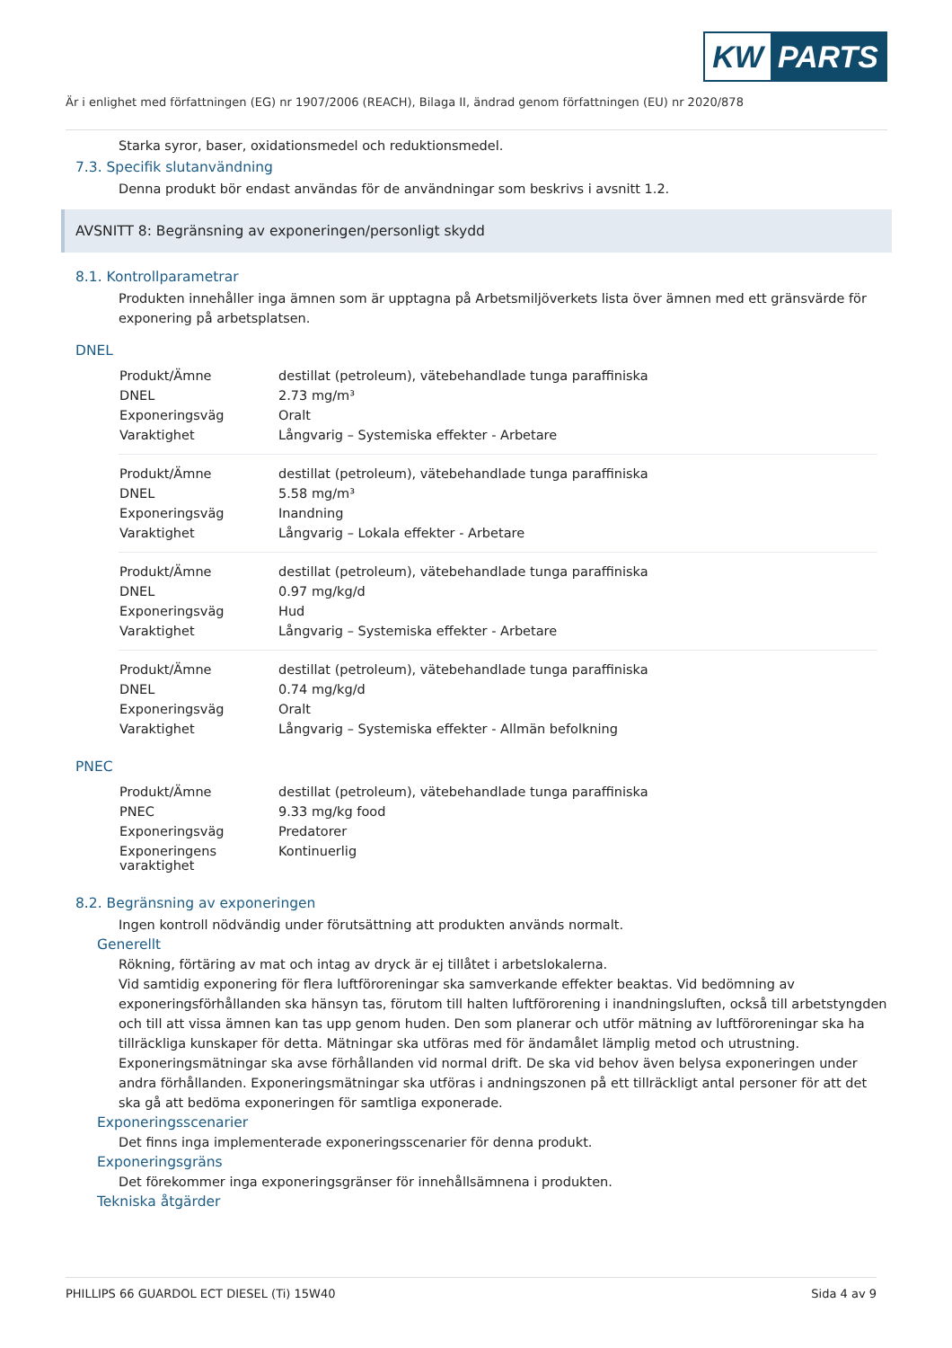KW PARTS
Är i enlighet med författningen (EG) nr 1907/2006 (REACH), Bilaga II, ändrad genom författningen (EU) nr 2020/878
Starka syror, baser, oxidationsmedel och reduktionsmedel.
7.3. Specifik slutanvändning
Denna produkt bör endast användas för de användningar som beskrivs i avsnitt 1.2.
AVSNITT 8: Begränsning av exponeringen/personligt skydd
8.1. Kontrollparametrar
Produkten innehåller inga ämnen som är upptagna på Arbetsmiljöverkets lista över ämnen med ett gränsvärde för exponering på arbetsplatsen.
DNEL
| Produkt/Ämne | destillat (petroleum), vätebehandlade tunga paraffiniska |
| DNEL | 2.73 mg/m³ |
| Exponeringsväg | Oralt |
| Varaktighet | Långvarig – Systemiska effekter - Arbetare |
| Produkt/Ämne | destillat (petroleum), vätebehandlade tunga paraffiniska |
| DNEL | 5.58 mg/m³ |
| Exponeringsväg | Inandning |
| Varaktighet | Långvarig – Lokala effekter - Arbetare |
| Produkt/Ämne | destillat (petroleum), vätebehandlade tunga paraffiniska |
| DNEL | 0.97 mg/kg/d |
| Exponeringsväg | Hud |
| Varaktighet | Långvarig – Systemiska effekter - Arbetare |
| Produkt/Ämne | destillat (petroleum), vätebehandlade tunga paraffiniska |
| DNEL | 0.74 mg/kg/d |
| Exponeringsväg | Oralt |
| Varaktighet | Långvarig – Systemiska effekter - Allmän befolkning |
PNEC
| Produkt/Ämne | destillat (petroleum), vätebehandlade tunga paraffiniska |
| PNEC | 9.33 mg/kg food |
| Exponeringsväg | Predatorer |
| Exponeringens varaktighet | Kontinuerlig |
8.2. Begränsning av exponeringen
Ingen kontroll nödvändig under förutsättning att produkten används normalt.
Generellt
Rökning, förtäring av mat och intag av dryck är ej tillåtet i arbetslokalerna.
Vid samtidig exponering för flera luftföroreningar ska samverkande effekter beaktas. Vid bedömning av exponeringsförhållanden ska hänsyn tas, förutom till halten luftförorening i inandningsluften, också till arbetstyngden och till att vissa ämnen kan tas upp genom huden. Den som planerar och utför mätning av luftföroreningar ska ha tillräckliga kunskaper för detta. Mätningar ska utföras med för ändamålet lämplig metod och utrustning. Exponeringsmätningar ska avse förhållanden vid normal drift. De ska vid behov även belysa exponeringen under andra förhållanden. Exponeringsmätningar ska utföras i andningszonen på ett tillräckligt antal personer för att det ska gå att bedöma exponeringen för samtliga exponerade.
Exponeringsscenarier
Det finns inga implementerade exponeringsscenarier för denna produkt.
Exponeringsgräns
Det förekommer inga exponeringsgränser för innehållsämnena i produkten.
Tekniska åtgärder
PHILLIPS 66 GUARDOL ECT DIESEL (Ti) 15W40 Sida 4 av 9